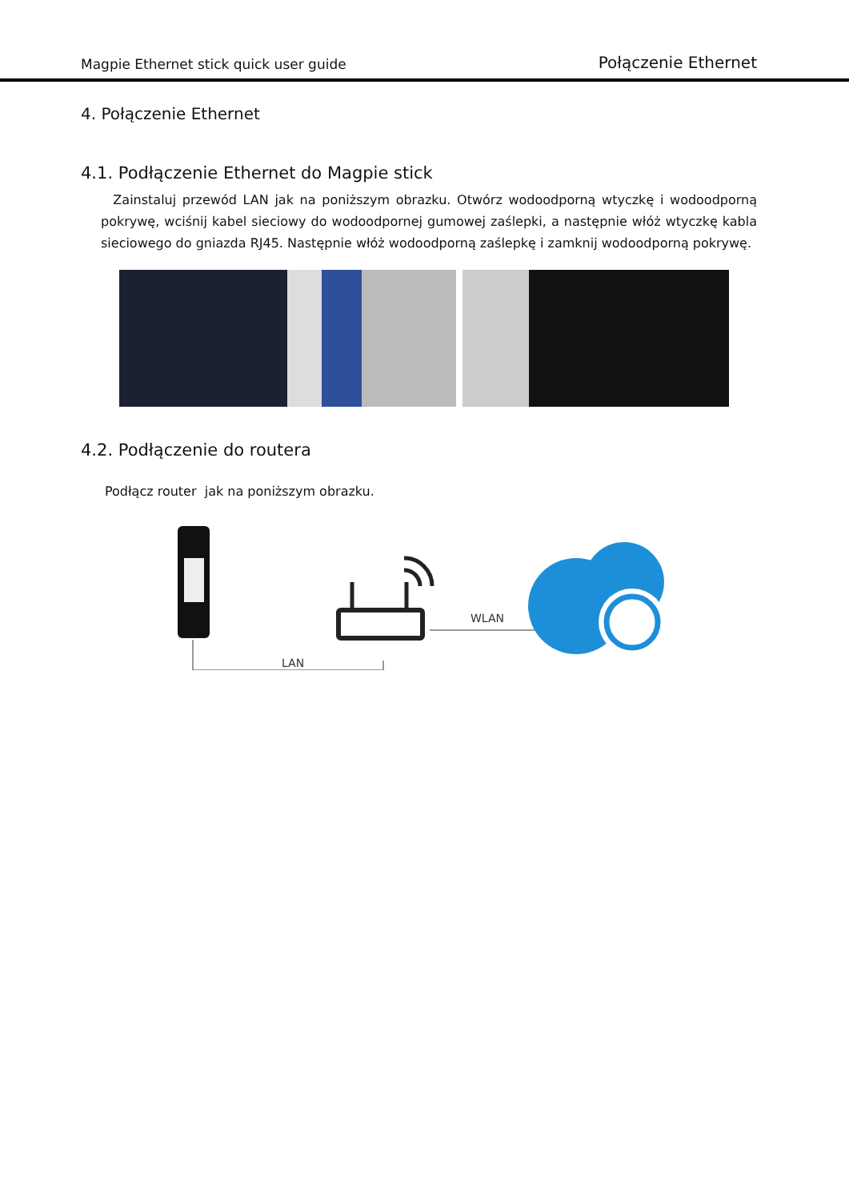Magpie Ethernet stick quick user guide Połączenie Ethernet
4. Połączenie Ethernet
4.1. Podłączenie Ethernet do Magpie stick
Zainstaluj przewód LAN jak na poniższym obrazku. Otwórz wodoodporną wtyczkę i wodoodporną pokrywę, wciśnij kabel sieciowy do wodoodpornej gumowej zaślepki, a następnie włóż wtyczkę kabla sieciowego do gniazda RJ45. Następnie włóż wodoodporną zaślepkę i zamknij wodoodporną pokrywę.
4.2. Podłączenie do routera
Podłącz router jak na poniższym obrazku.
LAN
WLAN